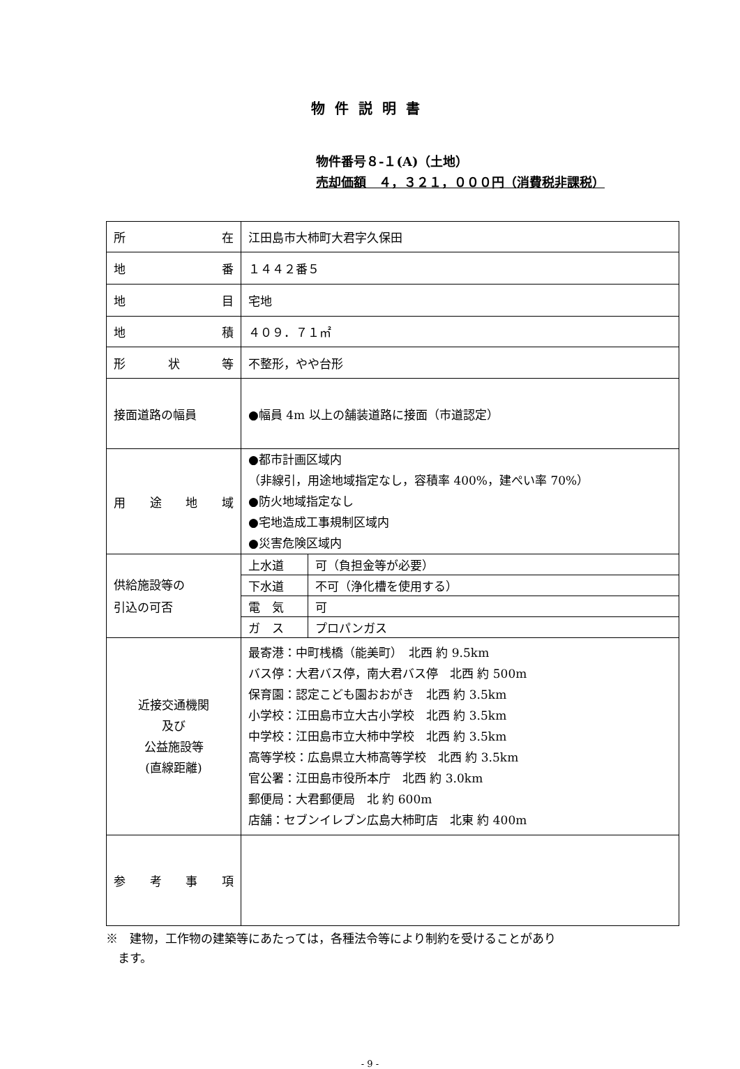物件説明書
物件番号８-１(A)（土地）
売却価額　４，３２１，０００円（消費税非課税）
| 所 在 | 江田島市大柿町大君字久保田 |
| 地 番 | １４４２番５ |
| 地 目 | 宅地 |
| 地 積 | ４０９．７１㎡ |
| 形 状 等 | 不整形，やや台形 |
| 接面道路の幅員 | ●幅員 4m 以上の舗装道路に接面（市道認定） |
| 用 途 地 域 | ●都市計画区域内 （非線引，用途地域指定なし，容積率 400%，建ぺい率 70%） ●防火地域指定なし ●宅地造成工事規制区域内 ●災害危険区域内 |
| 供給施設等の 引込の可否 | / 上水道 / 可（負担金等が必要） / / 下水道 / 不可（浄化槽を使用する） / / 電 気 / 可 / / ガ ス / プロパンガス / |
| 近接交通機関 及び 公益施設等 (直線距離) | 最寄港：中町桟橋（能美町） 北西 約 9.5km バス停：大君バス停，南大君バス停 北西 約 500m 保育園：認定こども園おおがき 北西 約 3.5km 小学校：江田島市立大古小学校 北西 約 3.5km 中学校：江田島市立大柿中学校 北西 約 3.5km 高等学校：広島県立大柿高等学校 北西 約 3.5km 官公署：江田島市役所本庁 北西 約 3.0km 郵便局：大君郵便局 北 約 600m 店舗：セブンイレブン広島大柿町店 北東 約 400m |
| 参 考 事 項 | |
※　建物，工作物の建築等にあたっては，各種法令等により制約を受けることがあり
　ます。
- 9 -